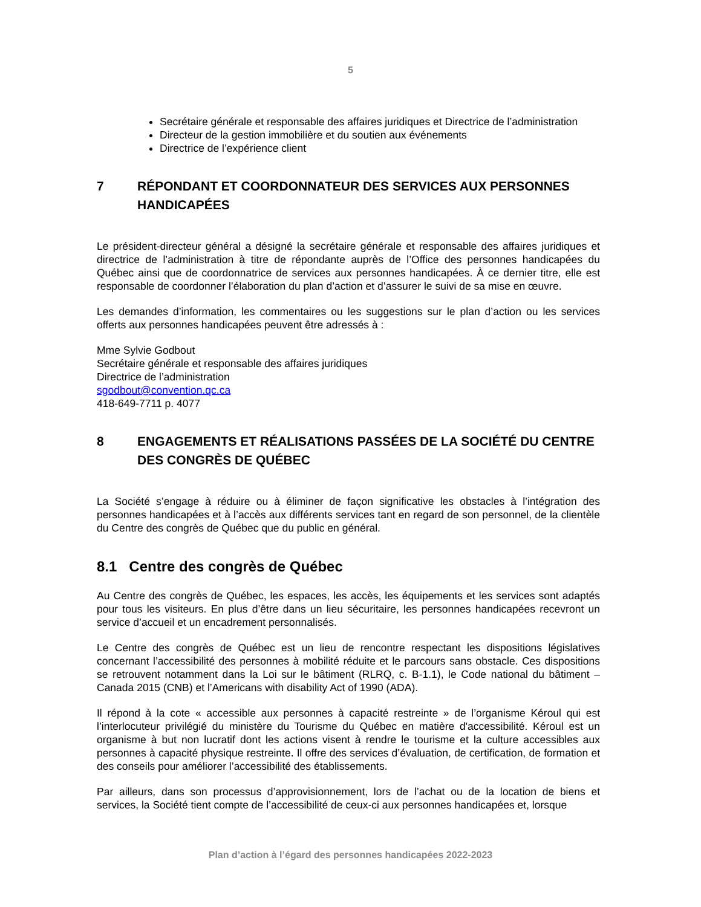5
Secrétaire générale et responsable des affaires juridiques et Directrice de l’administration
Directeur de la gestion immobilière et du soutien aux événements
Directrice de l’expérience client
7 RÉPONDANT ET COORDONNATEUR DES SERVICES AUX PERSONNES HANDICAPÉES
Le président-directeur général a désigné la secrétaire générale et responsable des affaires juridiques et directrice de l’administration à titre de répondante auprès de l’Office des personnes handicapées du Québec ainsi que de coordonnatrice de services aux personnes handicapées. À ce dernier titre, elle est responsable de coordonner l’élaboration du plan d’action et d’assurer le suivi de sa mise en œuvre.
Les demandes d’information, les commentaires ou les suggestions sur le plan d’action ou les services offerts aux personnes handicapées peuvent être adressés à :
Mme Sylvie Godbout
Secrétaire générale et responsable des affaires juridiques
Directrice de l’administration
sgodbout@convention.qc.ca
418-649-7711 p. 4077
8 ENGAGEMENTS ET RÉALISATIONS PASSÉES DE LA SOCIÉTÉ DU CENTRE DES CONGRÈS DE QUÉBEC
La Société s’engage à réduire ou à éliminer de façon significative les obstacles à l’intégration des personnes handicapées et à l’accès aux différents services tant en regard de son personnel, de la clientèle du Centre des congrès de Québec que du public en général.
8.1 Centre des congrès de Québec
Au Centre des congrès de Québec, les espaces, les accès, les équipements et les services sont adaptés pour tous les visiteurs. En plus d’être dans un lieu sécuritaire, les personnes handicapées recevront un service d’accueil et un encadrement personnalisés.
Le Centre des congrès de Québec est un lieu de rencontre respectant les dispositions législatives concernant l’accessibilité des personnes à mobilité réduite et le parcours sans obstacle. Ces dispositions se retrouvent notamment dans la Loi sur le bâtiment (RLRQ, c. B-1.1), le Code national du bâtiment – Canada 2015 (CNB) et l’Americans with disability Act of 1990 (ADA).
Il répond à la cote « accessible aux personnes à capacité restreinte » de l’organisme Kéroul qui est l’interlocuteur privilégié du ministère du Tourisme du Québec en matière d'accessibilité. Kéroul est un organisme à but non lucratif dont les actions visent à rendre le tourisme et la culture accessibles aux personnes à capacité physique restreinte. Il offre des services d’évaluation, de certification, de formation et des conseils pour améliorer l’accessibilité des établissements.
Par ailleurs, dans son processus d’approvisionnement, lors de l’achat ou de la location de biens et services, la Société tient compte de l’accessibilité de ceux-ci aux personnes handicapées et, lorsque
Plan d’action à l’égard des personnes handicapées 2022-2023